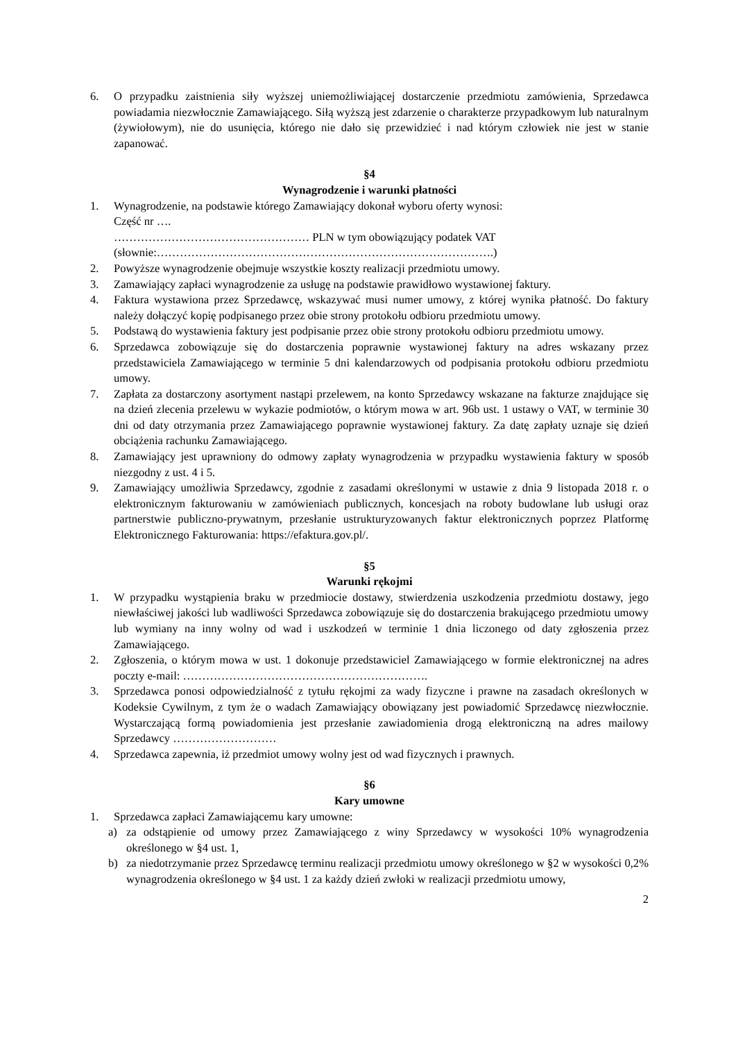6. O przypadku zaistnienia siły wyższej uniemożliwiającej dostarczenie przedmiotu zamówienia, Sprzedawca powiadamia niezwłocznie Zamawiającego. Siłą wyższą jest zdarzenie o charakterze przypadkowym lub naturalnym (żywiołowym), nie do usunięcia, którego nie dało się przewidzieć i nad którym człowiek nie jest w stanie zapanować.
§4
Wynagrodzenie i warunki płatności
1. Wynagrodzenie, na podstawie którego Zamawiający dokonał wyboru oferty wynosi:
Część nr ….
…………………………………………… PLN w tym obowiązujący podatek VAT
(słownie:…………………………………………………………………………….)
2. Powyższe wynagrodzenie obejmuje wszystkie koszty realizacji przedmiotu umowy.
3. Zamawiający zapłaci wynagrodzenie za usługę na podstawie prawidłowo wystawionej faktury.
4. Faktura wystawiona przez Sprzedawcę, wskazywać musi numer umowy, z której wynika płatność. Do faktury należy dołączyć kopię podpisanego przez obie strony protokołu odbioru przedmiotu umowy.
5. Podstawą do wystawienia faktury jest podpisanie przez obie strony protokołu odbioru przedmiotu umowy.
6. Sprzedawca zobowiązuje się do dostarczenia poprawnie wystawionej faktury na adres wskazany przez przedstawiciela Zamawiającego w terminie 5 dni kalendarzowych od podpisania protokołu odbioru przedmiotu umowy.
7. Zapłata za dostarczony asortyment nastąpi przelewem, na konto Sprzedawcy wskazane na fakturze znajdujące się na dzień zlecenia przelewu w wykazie podmiotów, o którym mowa w art. 96b ust. 1 ustawy o VAT, w terminie 30 dni od daty otrzymania przez Zamawiającego poprawnie wystawionej faktury. Za datę zapłaty uznaje się dzień obciążenia rachunku Zamawiającego.
8. Zamawiający jest uprawniony do odmowy zapłaty wynagrodzenia w przypadku wystawienia faktury w sposób niezgodny z ust. 4 i 5.
9. Zamawiający umożliwia Sprzedawcy, zgodnie z zasadami określonymi w ustawie z dnia 9 listopada 2018 r. o elektronicznym fakturowaniu w zamówieniach publicznych, koncesjach na roboty budowlane lub usługi oraz partnerstwie publiczno-prywatnym, przesłanie ustrukturyzowanych faktur elektronicznych poprzez Platformę Elektronicznego Fakturowania: https://efaktura.gov.pl/.
§5
Warunki rękojmi
1. W przypadku wystąpienia braku w przedmiocie dostawy, stwierdzenia uszkodzenia przedmiotu dostawy, jego niewłaściwej jakości lub wadliwości Sprzedawca zobowiązuje się do dostarczenia brakującego przedmiotu umowy lub wymiany na inny wolny od wad i uszkodzeń w terminie 1 dnia liczonego od daty zgłoszenia przez Zamawiającego.
2. Zgłoszenia, o którym mowa w ust. 1 dokonuje przedstawiciel Zamawiającego w formie elektronicznej na adres poczty e-mail: ……………………………………………………….
3. Sprzedawca ponosi odpowiedzialność z tytułu rękojmi za wady fizyczne i prawne na zasadach określonych w Kodeksie Cywilnym, z tym że o wadach Zamawiający obowiązany jest powiadomić Sprzedawcę niezwłocznie. Wystarczającą formą powiadomienia jest przesłanie zawiadomienia drogą elektroniczną na adres mailowy Sprzedawcy ………………………
4. Sprzedawca zapewnia, iż przedmiot umowy wolny jest od wad fizycznych i prawnych.
§6
Kary umowne
1. Sprzedawca zapłaci Zamawiającemu kary umowne:
a) za odstąpienie od umowy przez Zamawiającego z winy Sprzedawcy w wysokości 10% wynagrodzenia określonego w §4 ust. 1,
b) za niedotrzymanie przez Sprzedawcę terminu realizacji przedmiotu umowy określonego w §2 w wysokości 0,2% wynagrodzenia określonego w §4 ust. 1 za każdy dzień zwłoki w realizacji przedmiotu umowy,
2